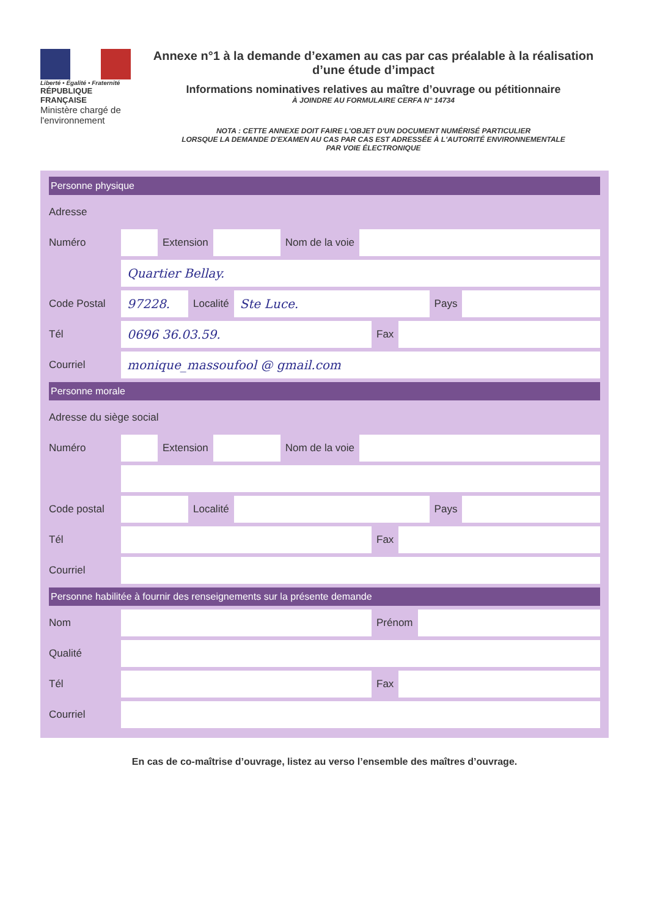Liberté • Égalité • Fraternité
RÉPUBLIQUE FRANÇAISE
Ministère chargé de l'environnement
Annexe n°1 à la demande d’examen au cas par cas préalable à la réalisation d’une étude d’impact
Informations nominatives relatives au maître d’ouvrage ou pétitionnaire
À JOINDRE AU FORMULAIRE CERFA N° 14734
NOTA : CETTE ANNEXE DOIT FAIRE L'OBJET D'UN DOCUMENT NUMÉRISÉ PARTICULIER
LORSQUE LA DEMANDE D'EXAMEN AU CAS PAR CAS EST ADRESSÉE À L'AUTORITÉ ENVIRONNEMENTALE
PAR VOIE ÉLECTRONIQUE
Personne physique
Adresse
Numéro Extension Nom de la voie
Quartier Bellay.
Code Postal 97228. Localité Ste Luce. Pays
Tél 0696 36.03.59. Fax
Courriel monique_massoufool @ gmail.com
Personne morale
Adresse du siège social
Numéro Extension Nom de la voie
Code postal Localité Pays
Tél Fax
Courriel
Personne habilitée à fournir des renseignements sur la présente demande
Nom Prénom
Qualité
Tél Fax
Courriel
En cas de co-maîtrise d’ouvrage, listez au verso l’ensemble des maîtres d’ouvrage.